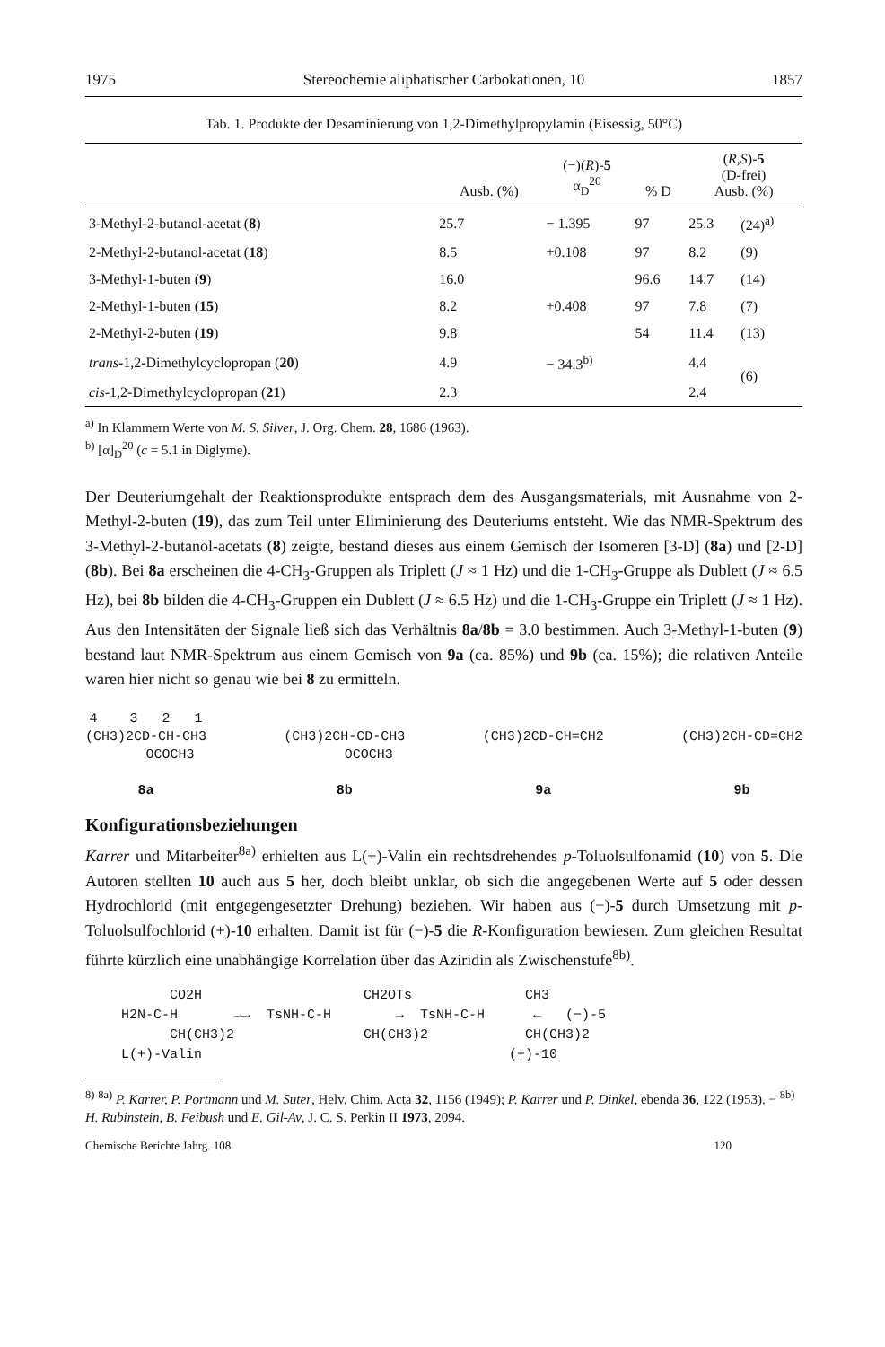1975 Stereochemie aliphatischer Carbokationen, 10 1857
Tab. 1. Produkte der Desaminierung von 1,2-Dimethylpropylamin (Eisessig, 50°C)
| | Ausb. (%) | (−)( R )- 5 α<sub>D</sub><sup>20</sup> | % D | ( R,S )- 5 (D-frei) Ausb. (%) | |
| --- | --- | --- | --- | --- | --- |
| 3-Methyl-2-butanol-acetat ( 8 ) | 25.7 | − 1.395 | 97 | 25.3 | (24)<sup>a)</sup> |
| 2-Methyl-2-butanol-acetat ( 18 ) | 8.5 | +0.108 | 97 | 8.2 | (9) |
| 3-Methyl-1-buten ( 9 ) | 16.0 | | 96.6 | 14.7 | (14) |
| 2-Methyl-1-buten ( 15 ) | 8.2 | +0.408 | 97 | 7.8 | (7) |
| 2-Methyl-2-buten ( 19 ) | 9.8 | | 54 | 11.4 | (13) |
| trans -1,2-Dimethylcyclopropan ( 20 ) | 4.9 | − 34.3<sup>b)</sup> | | 4.4 | (6) |
| cis -1,2-Dimethylcyclopropan ( 21 ) | 2.3 | | | 2.4 | |
<sup>a)</sup> In Klammern Werte von M. S. Silver, J. Org. Chem. 28, 1686 (1963).
<sup>b)</sup> [α]<sub>D</sub><sup>20</sup> (c = 5.1 in Diglyme).
Der Deuteriumgehalt der Reaktionsprodukte entsprach dem des Ausgangsmaterials, mit Ausnahme von 2-Methyl-2-buten (19), das zum Teil unter Eliminierung des Deuteriums entsteht. Wie das NMR-Spektrum des 3-Methyl-2-butanol-acetats (8) zeigte, bestand dieses aus einem Gemisch der Isomeren [3-D] (8a) und [2-D] (8b). Bei 8a erscheinen die 4-CH<sub>3</sub>-Gruppen als Triplett (J ≈ 1 Hz) und die 1-CH<sub>3</sub>-Gruppe als Dublett (J ≈ 6.5 Hz), bei 8b bilden die 4-CH<sub>3</sub>-Gruppen ein Dublett (J ≈ 6.5 Hz) und die 1-CH<sub>3</sub>-Gruppe ein Triplett (J ≈ 1 Hz). Aus den Intensitäten der Signale ließ sich das Verhältnis 8a/8b = 3.0 bestimmen. Auch 3-Methyl-1-buten (9) bestand laut NMR-Spektrum aus einem Gemisch von 9a (ca. 85%) und 9b (ca. 15%); die relativen Anteile waren hier nicht so genau wie bei 8 zu ermitteln.
4 3 2 1 (CH3)2CD-CH-CH3 OCOCH3 8a
(CH3)2CH-CD-CH3 OCOCH3 8b
(CH3)2CD-CH=CH2 9a
(CH3)2CH-CD=CH2 9b
Konfigurationsbeziehungen
Karrer und Mitarbeiter<sup>8a)</sup> erhielten aus L(+)-Valin ein rechtsdrehendes p-Toluolsulfonamid (10) von 5. Die Autoren stellten 10 auch aus 5 her, doch bleibt unklar, ob sich die angegebenen Werte auf 5 oder dessen Hydrochlorid (mit entgegengesetzter Drehung) beziehen. Wir haben aus (−)-5 durch Umsetzung mit p-Toluolsulfochlorid (+)-10 erhalten. Damit ist für (−)-5 die R-Konfiguration bewiesen. Zum gleichen Resultat führte kürzlich eine unabhängige Korrelation über das Aziridin als Zwischenstufe<sup>8b)</sup>.
CO2H CH2OTs CH3 H2N-C-H →→ TsNH-C-H → TsNH-C-H ← (−)-5 CH(CH3)2 CH(CH3)2 CH(CH3)2 L(+)-Valin (+)-10
<sup>8)</sup> <sup>8a)</sup> P. Karrer, P. Portmann und M. Suter, Helv. Chim. Acta 32, 1156 (1949); P. Karrer und P. Dinkel, ebenda 36, 122 (1953). − <sup>8b)</sup> H. Rubinstein, B. Feibush und E. Gil-Av, J. C. S. Perkin II 1973, 2094.
Chemische Berichte Jahrg. 108 120